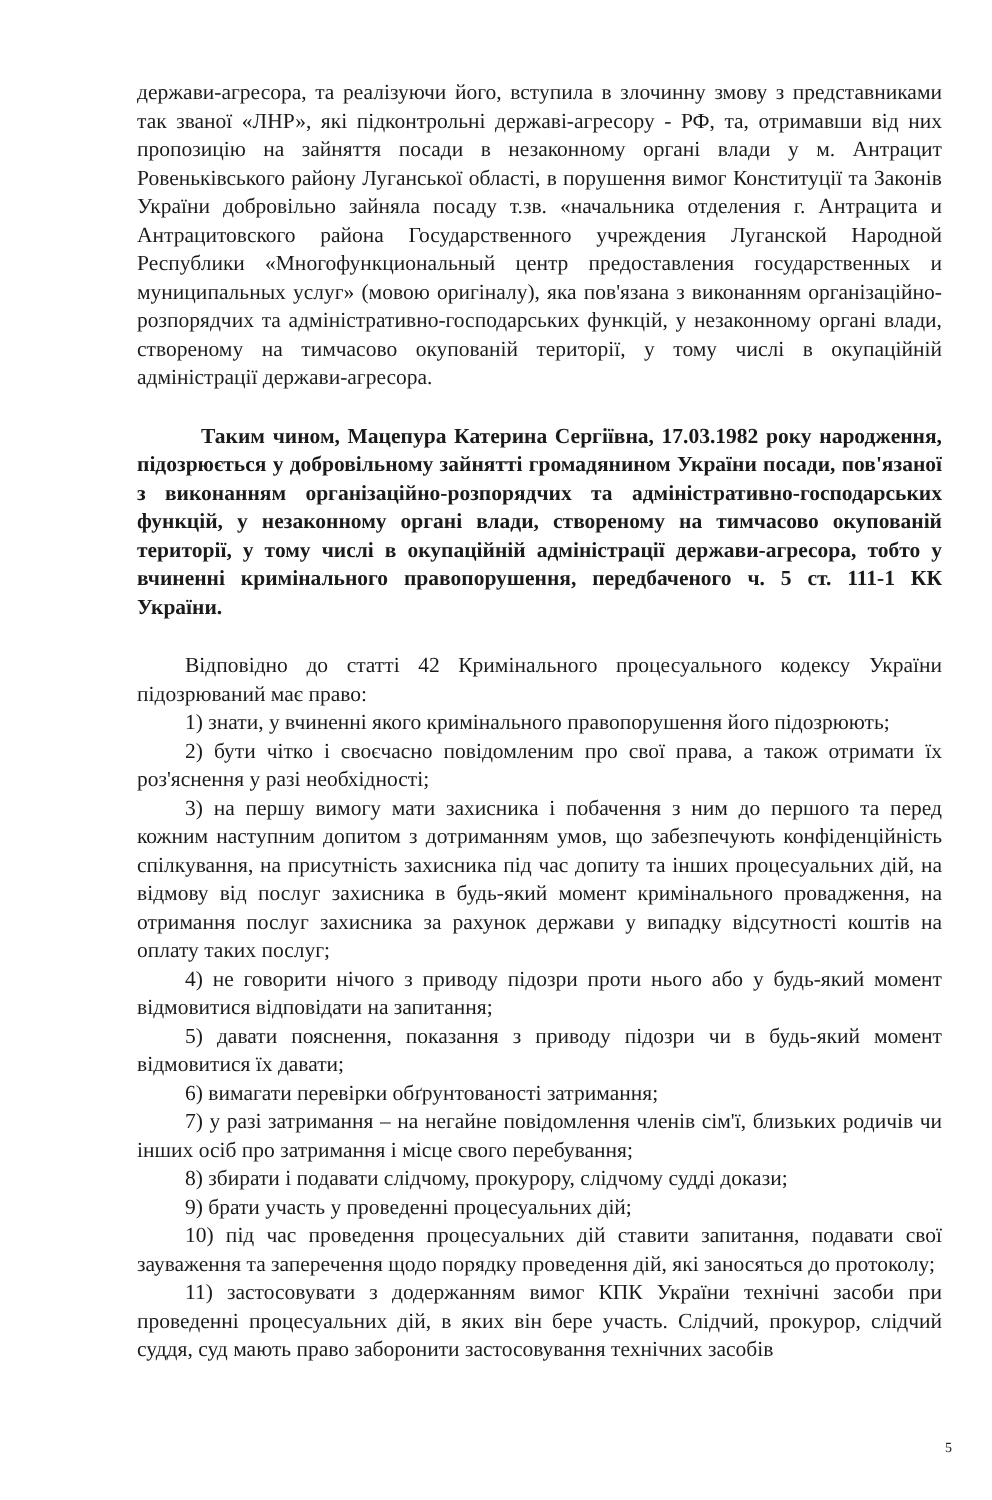держави-агресора, та реалізуючи його, вступила в злочинну змову з представниками так званої «ЛНР», які підконтрольні державі-агресору - РФ, та, отримавши від них пропозицію на зайняття посади в незаконному органі влади у м. Антрацит Ровеньківського району Луганської області, в порушення вимог Конституції та Законів України добровільно зайняла посаду т.зв. «начальника отделения г. Антрацита и Антрацитовского района Государственного учреждения Луганской Народной Республики «Многофункциональный центр предоставления государственных и муниципальных услуг» (мовою оригіналу), яка пов'язана з виконанням організаційно-розпорядчих та адміністративно-господарських функцій, у незаконному органі влади, створеному на тимчасово окупованій території, у тому числі в окупаційній адміністрації держави-агресора.
Таким чином, Мацепура Катерина Сергіївна, 17.03.1982 року народження, підозрюється у добровільному зайнятті громадянином України посади, пов'язаної з виконанням організаційно-розпорядчих та адміністративно-господарських функцій, у незаконному органі влади, створеному на тимчасово окупованій території, у тому числі в окупаційній адміністрації держави-агресора, тобто у вчиненні кримінального правопорушення, передбаченого ч. 5 ст. 111-1 КК України.
Відповідно до статті 42 Кримінального процесуального кодексу України підозрюваний має право:
1) знати, у вчиненні якого кримінального правопорушення його підозрюють;
2) бути чітко і своєчасно повідомленим про свої права, а також отримати їх роз'яснення у разі необхідності;
3) на першу вимогу мати захисника і побачення з ним до першого та перед кожним наступним допитом з дотриманням умов, що забезпечують конфіденційність спілкування, на присутність захисника під час допиту та інших процесуальних дій, на відмову від послуг захисника в будь-який момент кримінального провадження, на отримання послуг захисника за рахунок держави у випадку відсутності коштів на оплату таких послуг;
4) не говорити нічого з приводу підозри проти нього або у будь-який момент відмовитися відповідати на запитання;
5) давати пояснення, показання з приводу підозри чи в будь-який момент відмовитися їх давати;
6) вимагати перевірки обґрунтованості затримання;
7) у разі затримання – на негайне повідомлення членів сім'ї, близьких родичів чи інших осіб про затримання і місце свого перебування;
8) збирати і подавати слідчому, прокурору, слідчому судді докази;
9) брати участь у проведенні процесуальних дій;
10) під час проведення процесуальних дій ставити запитання, подавати свої зауваження та заперечення щодо порядку проведення дій, які заносяться до протоколу;
11) застосовувати з додержанням вимог КПК України технічні засоби при проведенні процесуальних дій, в яких він бере участь. Слідчий, прокурор, слідчий суддя, суд мають право заборонити застосовування технічних засобів
5